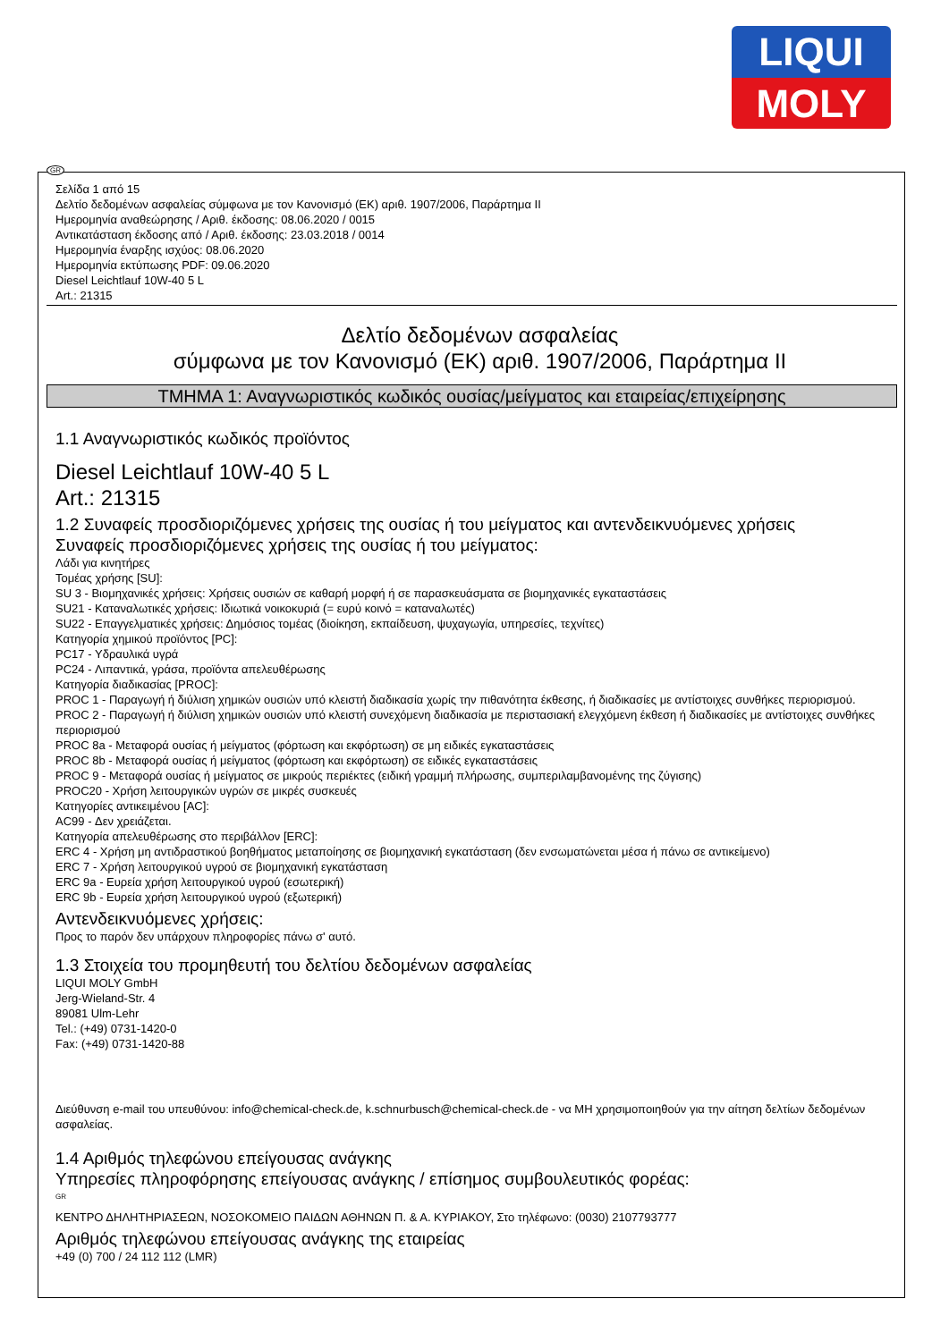LIQUI
MOLY
Σελίδα 1 από 15
Δελτίο δεδομένων ασφαλείας σύμφωνα με τον Κανονισμό (ΕΚ) αριθ. 1907/2006, Παράρτημα II
Ημερομηνία αναθεώρησης / Αριθ. έκδοσης: 08.06.2020 / 0015
Αντικατάσταση έκδοσης από / Αριθ. έκδοσης: 23.03.2018 / 0014
Ημερομηνία έναρξης ισχύος: 08.06.2020
Ημερομηνία εκτύπωσης PDF: 09.06.2020
Diesel Leichtlauf 10W-40 5 L
Art.: 21315
Δελτίο δεδομένων ασφαλείας
σύμφωνα με τον Κανονισμό (ΕΚ) αριθ. 1907/2006, Παράρτημα II
ΤΜΗΜΑ 1: Αναγνωριστικός κωδικός ουσίας/μείγματος και εταιρείας/επιχείρησης
1.1 Αναγνωριστικός κωδικός προϊόντος
Diesel Leichtlauf 10W-40 5 L
Art.: 21315
1.2 Συναφείς προσδιοριζόμενες χρήσεις της ουσίας ή του μείγματος και αντενδεικνυόμενες χρήσεις
Συναφείς προσδιοριζόμενες χρήσεις της ουσίας ή του μείγματος:
Λάδι για κινητήρες
Τομέας χρήσης [SU]:
SU 3 - Βιομηχανικές χρήσεις: Χρήσεις ουσιών σε καθαρή μορφή ή σε παρασκευάσματα σε βιομηχανικές εγκαταστάσεις
SU21 - Καταναλωτικές χρήσεις: Ιδιωτικά νοικοκυριά (= ευρύ κοινό = καταναλωτές)
SU22 - Επαγγελματικές χρήσεις: Δημόσιος τομέας (διοίκηση, εκπαίδευση, ψυχαγωγία, υπηρεσίες, τεχνίτες)
Κατηγορία χημικού προϊόντος [PC]:
PC17 - Υδραυλικά υγρά
PC24 - Λιπαντικά, γράσα, προϊόντα απελευθέρωσης
Κατηγορία διαδικασίας [PROC]:
PROC 1 - Παραγωγή ή διύλιση χημικών ουσιών υπό κλειστή διαδικασία χωρίς την πιθανότητα έκθεσης, ή διαδικασίες με αντίστοιχες συνθήκες περιορισμού.
PROC 2 - Παραγωγή ή διύλιση χημικών ουσιών υπό κλειστή συνεχόμενη διαδικασία με περιστασιακή ελεγχόμενη έκθεση ή διαδικασίες με αντίστοιχες συνθήκες περιορισμού
PROC 8a - Μεταφορά ουσίας ή μείγματος (φόρτωση και εκφόρτωση) σε μη ειδικές εγκαταστάσεις
PROC 8b - Μεταφορά ουσίας ή μείγματος (φόρτωση και εκφόρτωση) σε ειδικές εγκαταστάσεις
PROC 9 - Μεταφορά ουσίας ή μείγματος σε μικρούς περιέκτες (ειδική γραμμή πλήρωσης, συμπεριλαμβανομένης της ζύγισης)
PROC20 - Χρήση λειτουργικών υγρών σε μικρές συσκευές
Κατηγορίες αντικειμένου [AC]:
AC99 - Δεν χρειάζεται.
Κατηγορία απελευθέρωσης στο περιβάλλον [ERC]:
ERC 4 - Χρήση μη αντιδραστικού βοηθήματος μεταποίησης σε βιομηχανική εγκατάσταση (δεν ενσωματώνεται μέσα ή πάνω σε αντικείμενο)
ERC 7 - Χρήση λειτουργικού υγρού σε βιομηχανική εγκατάσταση
ERC 9a - Ευρεία χρήση λειτουργικού υγρού (εσωτερική)
ERC 9b - Ευρεία χρήση λειτουργικού υγρού (εξωτερική)
Αντενδεικνυόμενες χρήσεις:
Προς το παρόν δεν υπάρχουν πληροφορίες πάνω σ' αυτό.
1.3 Στοιχεία του προμηθευτή του δελτίου δεδομένων ασφαλείας
LIQUI MOLY GmbH
Jerg-Wieland-Str. 4
89081 Ulm-Lehr
Tel.: (+49) 0731-1420-0
Fax: (+49) 0731-1420-88
Διεύθυνση e-mail του υπευθύνου: info@chemical-check.de, k.schnurbusch@chemical-check.de - να ΜΗ χρησιμοποιηθούν για την αίτηση δελτίων δεδομένων ασφαλείας.
1.4 Αριθμός τηλεφώνου επείγουσας ανάγκης
Υπηρεσίες πληροφόρησης επείγουσας ανάγκης / επίσημος συμβουλευτικός φορέας:
GR
ΚΕΝΤΡΟ ΔΗΛΗΤΗΡΙΑΣΕΩΝ, ΝΟΣΟΚΟΜΕΙΟ ΠΑΙΔΩΝ ΑΘΗΝΩΝ Π. & Α. ΚΥΡΙΑΚΟΥ, Στο τηλέφωνο: (0030) 2107793777
Αριθμός τηλεφώνου επείγουσας ανάγκης της εταιρείας
+49 (0) 700 / 24 112 112 (LMR)
GR